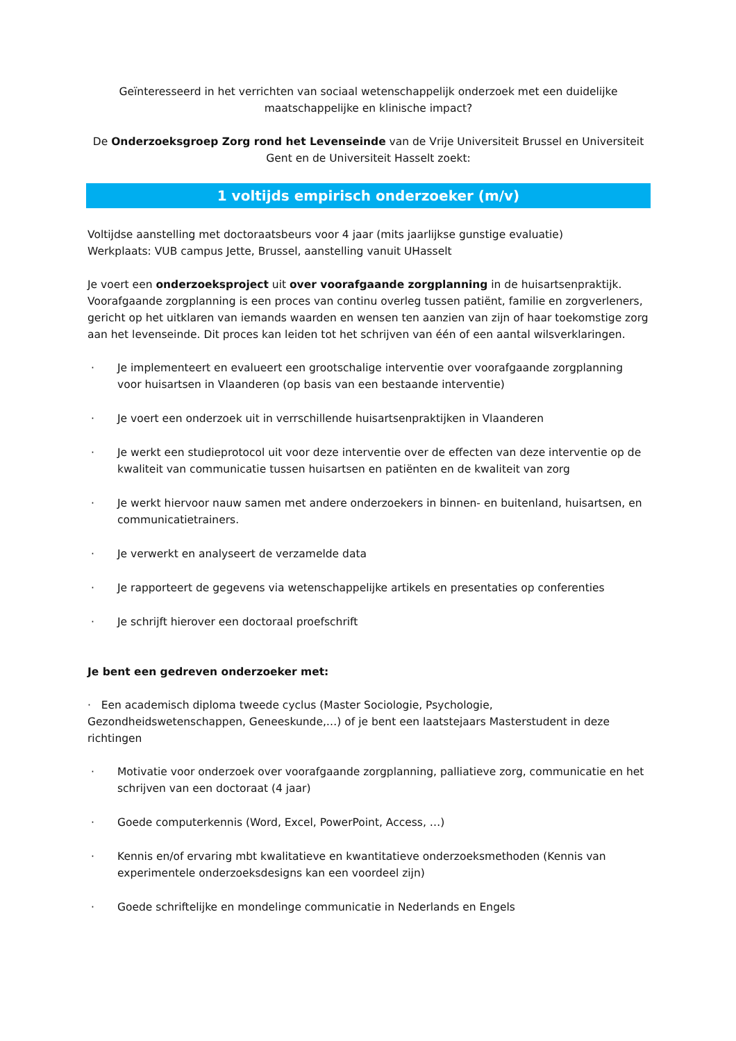Geïnteresseerd in het verrichten van sociaal wetenschappelijk onderzoek met een duidelijke maatschappelijke en klinische impact?
De Onderzoeksgroep Zorg rond het Levenseinde van de Vrije Universiteit Brussel en Universiteit Gent en de Universiteit Hasselt zoekt:
1 voltijds empirisch onderzoeker (m/v)
Voltijdse aanstelling met doctoraatsbeurs voor 4 jaar (mits jaarlijkse gunstige evaluatie)
Werkplaats: VUB campus Jette, Brussel, aanstelling vanuit UHasselt
Je voert een onderzoeksproject uit over voorafgaande zorgplanning in de huisartsenpraktijk. Voorafgaande zorgplanning is een proces van continu overleg tussen patiënt, familie en zorgverleners, gericht op het uitklaren van iemands waarden en wensen ten aanzien van zijn of haar toekomstige zorg aan het levenseinde. Dit proces kan leiden tot het schrijven van één of een aantal wilsverklaringen.
· Je implementeert en evalueert een grootschalige interventie over voorafgaande zorgplanning voor huisartsen in Vlaanderen (op basis van een bestaande interventie)
· Je voert een onderzoek uit in verrschillende huisartsenpraktijken in Vlaanderen
· Je werkt een studieprotocol uit voor deze interventie over de effecten van deze interventie op de kwaliteit van communicatie tussen huisartsen en patiënten en de kwaliteit van zorg
· Je werkt hiervoor nauw samen met andere onderzoekers in binnen- en buitenland, huisartsen, en communicatietrainers.
· Je verwerkt en analyseert de verzamelde data
· Je rapporteert de gegevens via wetenschappelijke artikels en presentaties op conferenties
· Je schrijft hierover een doctoraal proefschrift
Je bent een gedreven onderzoeker met:
· Een academisch diploma tweede cyclus (Master Sociologie, Psychologie, Gezondheidswetenschappen, Geneeskunde,…) of je bent een laatstejaars Masterstudent in deze richtingen
· Motivatie voor onderzoek over voorafgaande zorgplanning, palliatieve zorg, communicatie en het schrijven van een doctoraat (4 jaar)
· Goede computerkennis (Word, Excel, PowerPoint, Access, …)
· Kennis en/of ervaring mbt kwalitatieve en kwantitatieve onderzoeksmethoden (Kennis van experimentele onderzoeksdesigns kan een voordeel zijn)
· Goede schriftelijke en mondelinge communicatie in Nederlands en Engels